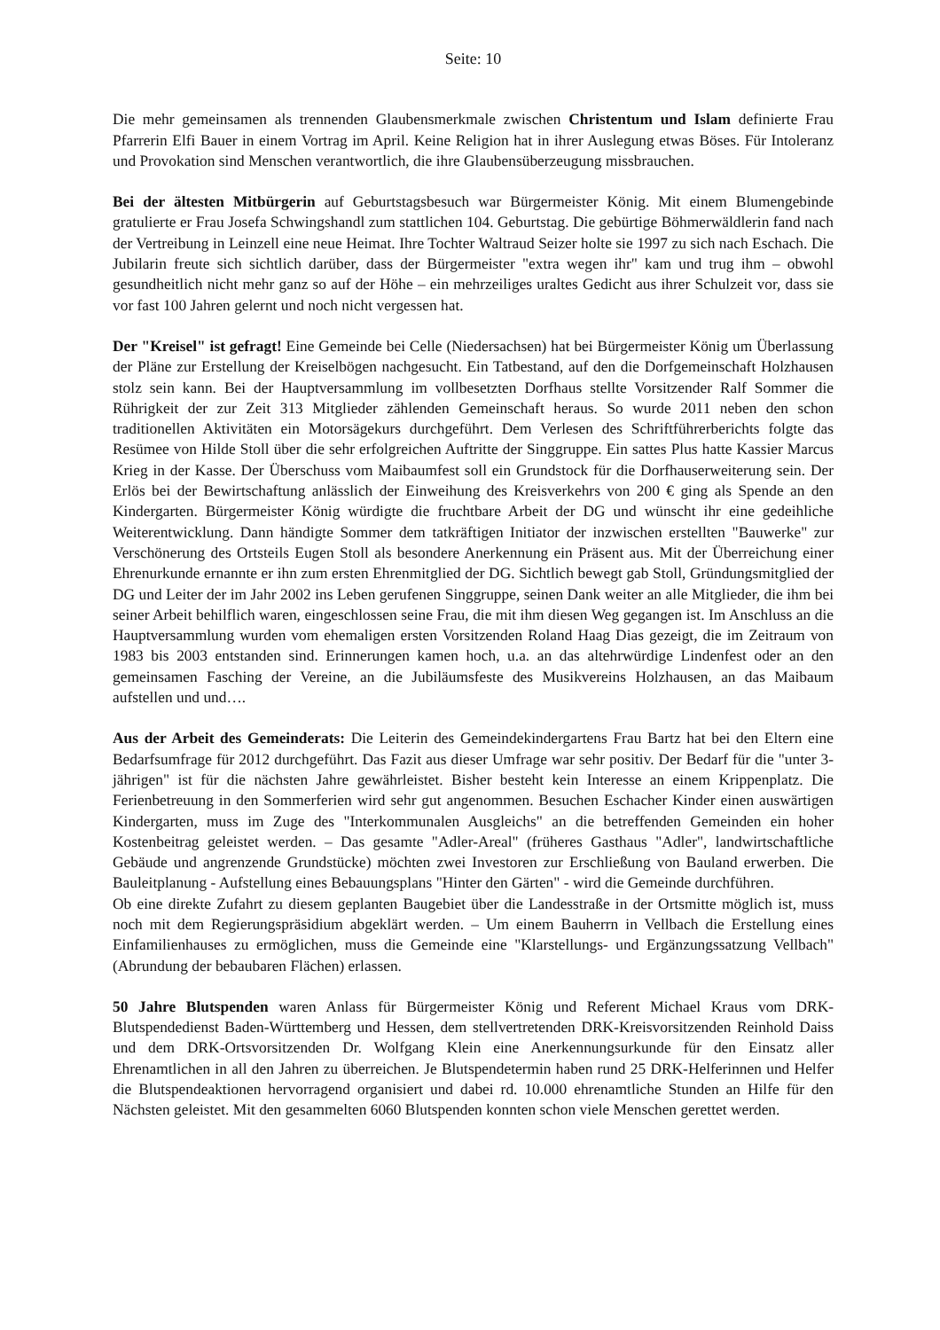Seite: 10
Die mehr gemeinsamen als trennenden Glaubensmerkmale zwischen Christentum und Islam definierte Frau Pfarrerin Elfi Bauer in einem Vortrag im April. Keine Religion hat in ihrer Auslegung etwas Böses. Für Intoleranz und Provokation sind Menschen verantwortlich, die ihre Glaubensüberzeugung missbrauchen.
Bei der ältesten Mitbürgerin auf Geburtstagsbesuch war Bürgermeister König. Mit einem Blumengebinde gratulierte er Frau Josefa Schwingshandl zum stattlichen 104. Geburtstag. Die gebürtige Böhmerwäldlerin fand nach der Vertreibung in Leinzell eine neue Heimat. Ihre Tochter Waltraud Seizer holte sie 1997 zu sich nach Eschach. Die Jubilarin freute sich sichtlich darüber, dass der Bürgermeister "extra wegen ihr" kam und trug ihm – obwohl gesundheitlich nicht mehr ganz so auf der Höhe – ein mehrzeiliges uraltes Gedicht aus ihrer Schulzeit vor, dass sie vor fast 100 Jahren gelernt und noch nicht vergessen hat.
Der "Kreisel" ist gefragt! Eine Gemeinde bei Celle (Niedersachsen) hat bei Bürgermeister König um Überlassung der Pläne zur Erstellung der Kreiselbögen nachgesucht. Ein Tatbestand, auf den die Dorfgemeinschaft Holzhausen stolz sein kann. Bei der Hauptversammlung im vollbesetzten Dorfhaus stellte Vorsitzender Ralf Sommer die Rührigkeit der zur Zeit 313 Mitglieder zählenden Gemeinschaft heraus. So wurde 2011 neben den schon traditionellen Aktivitäten ein Motorsägekurs durchgeführt. Dem Verlesen des Schriftführerberichts folgte das Resümee von Hilde Stoll über die sehr erfolgreichen Auftritte der Singgruppe. Ein sattes Plus hatte Kassier Marcus Krieg in der Kasse. Der Überschuss vom Maibaumfest soll ein Grundstock für die Dorfhauserweiterung sein. Der Erlös bei der Bewirtschaftung anlässlich der Einweihung des Kreisverkehrs von 200 € ging als Spende an den Kindergarten. Bürgermeister König würdigte die fruchtbare Arbeit der DG und wünscht ihr eine gedeihliche Weiterentwicklung. Dann händigte Sommer dem tatkräftigen Initiator der inzwischen erstellten "Bauwerke" zur Verschönerung des Ortsteils Eugen Stoll als besondere Anerkennung ein Präsent aus. Mit der Überreichung einer Ehrenurkunde ernannte er ihn zum ersten Ehrenmitglied der DG. Sichtlich bewegt gab Stoll, Gründungsmitglied der DG und Leiter der im Jahr 2002 ins Leben gerufenen Singgruppe, seinen Dank weiter an alle Mitglieder, die ihm bei seiner Arbeit behilflich waren, eingeschlossen seine Frau, die mit ihm diesen Weg gegangen ist. Im Anschluss an die Hauptversammlung wurden vom ehemaligen ersten Vorsitzenden Roland Haag Dias gezeigt, die im Zeitraum von 1983 bis 2003 entstanden sind. Erinnerungen kamen hoch, u.a. an das altehrwürdige Lindenfest oder an den gemeinsamen Fasching der Vereine, an die Jubiläumsfeste des Musikvereins Holzhausen, an das Maibaum aufstellen und und….
Aus der Arbeit des Gemeinderats: Die Leiterin des Gemeindekindergartens Frau Bartz hat bei den Eltern eine Bedarfsumfrage für 2012 durchgeführt. Das Fazit aus dieser Umfrage war sehr positiv. Der Bedarf für die "unter 3-jährigen" ist für die nächsten Jahre gewährleistet. Bisher besteht kein Interesse an einem Krippenplatz. Die Ferienbetreuung in den Sommerferien wird sehr gut angenommen. Besuchen Eschacher Kinder einen auswärtigen Kindergarten, muss im Zuge des "Interkommunalen Ausgleichs" an die betreffenden Gemeinden ein hoher Kostenbeitrag geleistet werden. – Das gesamte "Adler-Areal" (früheres Gasthaus "Adler", landwirtschaftliche Gebäude und angrenzende Grundstücke) möchten zwei Investoren zur Erschließung von Bauland erwerben. Die Bauleitplanung - Aufstellung eines Bebauungsplans "Hinter den Gärten" - wird die Gemeinde durchführen.
Ob eine direkte Zufahrt zu diesem geplanten Baugebiet über die Landesstraße in der Ortsmitte möglich ist, muss noch mit dem Regierungspräsidium abgeklärt werden. – Um einem Bauherrn in Vellbach die Erstellung eines Einfamilienhauses zu ermöglichen, muss die Gemeinde eine "Klarstellungs- und Ergänzungssatzung Vellbach" (Abrundung der bebaubaren Flächen) erlassen.
50 Jahre Blutspenden waren Anlass für Bürgermeister König und Referent Michael Kraus vom DRK-Blutspendedienst Baden-Württemberg und Hessen, dem stellvertretenden DRK-Kreisvorsitzenden Reinhold Daiss und dem DRK-Ortsvorsitzenden Dr. Wolfgang Klein eine Anerkennungsurkunde für den Einsatz aller Ehrenamtlichen in all den Jahren zu überreichen. Je Blutspendetermin haben rund 25 DRK-Helferinnen und Helfer die Blutspendeaktionen hervorragend organisiert und dabei rd. 10.000 ehrenamtliche Stunden an Hilfe für den Nächsten geleistet. Mit den gesammelten 6060 Blutspenden konnten schon viele Menschen gerettet werden.